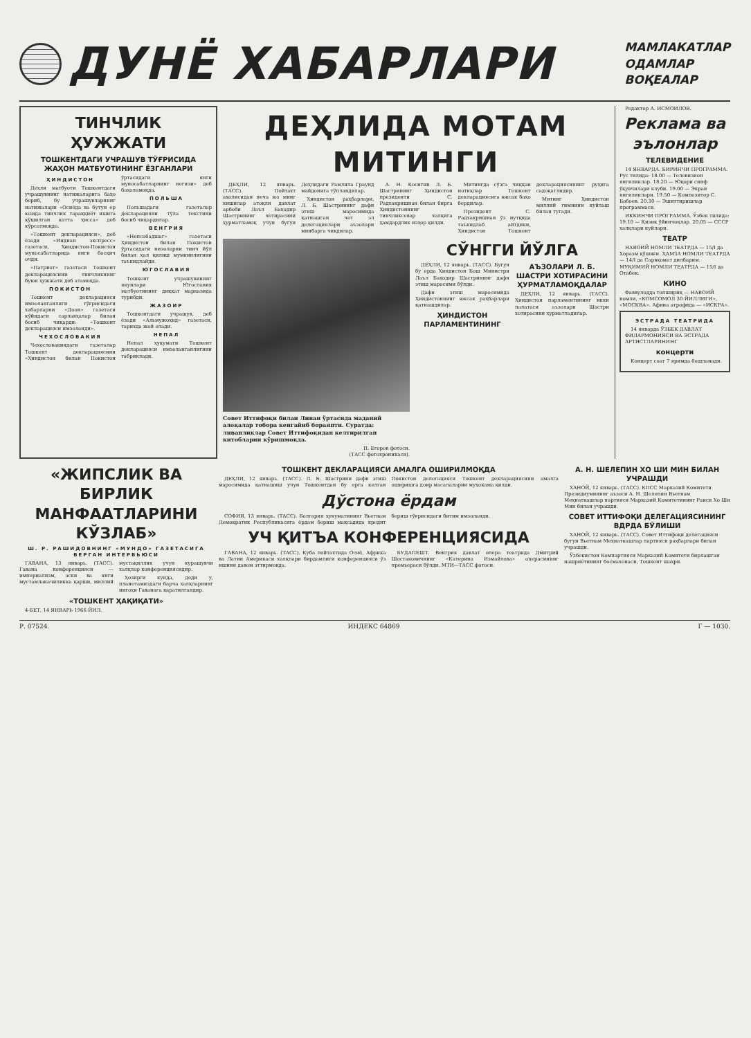ДУНЁ ХАБАРЛАРИ
МАМЛАКАТЛАР
ОДАМЛАР
ВОҚЕАЛАР
ТИНЧЛИК ҲУЖЖАТИ
ТОШКЕНТДАГИ УЧРАШУВ ТЎҒРИСИДА ЖАҲОН МАТБУОТИНИНГ ЁЗГАНЛАРИ
ҲИНДИСТОН
Деҳли матбуоти Тошкентдаги учрашувнинг натижаларига баҳо бериб, бу учрашувларнинг натижалари «Осиёда ва бутун ер юзида тинчлик тараққиёт ишига қўшилган катта ҳисса» деб кўрсатмоқда.
«Тошкент декларацияси», деб ёзади «Индиан экспресс» газетаси, Ҳиндистон-Покистон муносабатларида янги босқич очди.
«Патриот» газетаси Тошкент декларациясини тинчликнинг буюк ҳужжати деб атамоқда.
ПОКИСТОН
Тошкент декларацияси имзоланганлиги тўғрисидаги хабарларни «Доон» газетаси кўйидаги сарлавҳалар билан босиб чиқарди: «Тошкент декларацияси имзоланди».
ЧЕХОСЛОВАКИЯ
Чехословакиядаги газеталар Тошкент декларациясини «Ҳиндистон билан Покистон ўртасидаги янги муносабатларнинг негизи» деб баҳоламоқда.
ПОЛЬША
Польшадаги газеталар декларацияни тўла текстини босиб чиқардилар.
ВЕНГРИЯ
«Непсабадшаг» газетаси Ҳиндистон билан Покистон ўртасидаги низоларни тинч йўл билан ҳал қилиш мумкинлигини таъкидлайди.
ЮГОСЛАВИЯ
Тошкент учрашувининг якунлари Югославия матбуотининг диққат марказида турибди.
ЖАЗОИР
Тошкентдаги учрашув, деб ёзади «Альмужоҳид» газетаси, тарихда жой олади.
НЕПАЛ
Непал ҳукумати Тошкент декларацияси имзоланганлигини табриклади.
ДЕҲЛИДА МОТАМ МИТИНГИ
ДЕҲЛИ, 12 январь. (ТАСС). Пойтахт аҳолисидан неча юз минг кишилар атоқли давлат арбоби Лаъл Баҳодир Шастрининг хотирасини ҳурматламоқ учун бугун Деҳлидаги Рамлила Граунд майдонига тўпландилар.
Ҳиндистон раҳбарлари, Л. Б. Шастрининг дафн этиш маросимида қатнашган чет эл делегациялари аъзолари минбарга чиқдилар.
А. Н. Косигин Л. Б. Шастрининг Ҳиндистон президенти С. Радхакришнан билан бирга Ҳиндистоннинг тинчликсевар халқига ҳамдардлик изҳор қилди.
Митингда сўзга чиққан нотиқлар Тошкент декларациясига юксак баҳо бердилар.
Президент С. Радхакришнан ўз нутқида таъкидлаб айтдики, Ҳиндистон Тошкент декларациясининг руҳига садоқатлидир.
Митинг Ҳиндистон миллий гимнини куйлаш билан тугади.
Совет Иттифоқи билан Ливан ўртасида маданий алоқалар тобора кенгайиб бораяпти. Суратда: ливанликлар Совет Иттифоқидан келтирилган китобларни кўришмоқда.
П. Егоров фотоси.
(ТАСС фотохроникаси).
СЎНГГИ ЙЎЛГА
ДЕҲЛИ, 12 январь. (ТАСС). Бугун бу ерда Ҳиндистон Бош Министри Лаъл Баҳодир Шастрининг дафн этиш маросими бўлди.
Дафн этиш маросимида Ҳиндистоннинг юксак раҳбарлари қатнашдилар.
ҲИНДИСТОН ПАРЛАМЕНТИНИНГ АЪЗОЛАРИ Л. Б. ШАСТРИ ХОТИРАСИНИ ҲУРМАТЛАМОҚДАЛАР
ДЕҲЛИ, 12 январь. (ТАСС). Ҳиндистон парламентининг икки палатаси аъзолари Шастри хотирасини ҳурматладилар.
Редактор А. ИСМОИЛОВ.
Реклама ва эълонлар
ТЕЛЕВИДЕНИЕ
14 ЯНВАРДА. БИРИНЧИ ПРОГРАММА. Рус тилида: 18.00 — Телевизион янгиликлар. 18.20 — Юқори синф ўқувчилари клуби. 19.00 — Экран янгиликлари. 19.50 — Композитор С. Бобоев. 20.30 — Эшиттиришлар программаси.
ИККИНЧИ ПРОГРАММА. Ўзбек тилида: 19.10 — Қизиқ ўйинчоқлар. 20.05 — СССР халқлари куйлари.
ТЕАТР
НАВОИЙ НОМЛИ ТЕАТРДА — 15/I да Хоразм қўшиғи. ҲАМЗА НОМЛИ ТЕАТРДА — 14/I да Сарвқомат дилбарим. МУҚИМИЙ НОМЛИ ТЕАТРДА — 15/I да Отабек.
КИНО
Фаввулодда топшириқ — НАВОИЙ номли, «КОМСОМОЛ 30 ЙИЛЛИГИ», «МОСКВА». Афина атрофида — «ИСКРА».
ЭСТРАДА ТЕАТРИДА
14 январда ЎЗБЕК ДАВЛАТ ФИЛАРМОНИЯСИ ВА ЭСТРАДА АРТИСТЛАРИНИНГ
концерти
Концерт соат 7 яримда бошланади.
«ЖИПСЛИК ВА БИРЛИК МАНФААТЛАРИНИ КЎЗЛАБ»
Ш. Р. РАШИДОВНИНГ «МУНДО» ГАЗЕТАСИГА БЕРГАН ИНТЕРВЬЮСИ
ГАВАНА, 13 январь. (ТАСС). Гавана конференцияси — империализм, эски ва янги мустамлакачиликка қарши, миллий мустақиллик учун курашувчи халқлар конференциясидир.
Ҳозирги кунда, деди у, планетамиздаги барча халқларнинг нигоҳи Гаванага қаратилгандир.
«ТОШКЕНТ ҲАҚИҚАТИ»
4-БЕТ, 14 ЯНВАРЬ 1966 ЙИЛ.
ТОШКЕНТ ДЕКЛАРАЦИЯСИ АМАЛГА ОШИРИЛМОҚДА
ДЕҲЛИ, 12 январь. (ТАСС). Л. Б. Шастрини дафн этиш маросимида қатнашиш учун Тошкентдан бу ерга келган Покистон делегацияси Тошкент декларациясини амалга оширишга доир масалаларни муҳокама қилди.
Дўстона ёрдам
СОФИЯ, 13 январь. (ТАСС). Болгария ҳукуматининг Вьетнам Демократик Республикасига ёрдам бериш мақсадида кредит бериш тўғрисидаги битим имзоланди.
УЧ ҚИТЪА КОНФЕРЕНЦИЯСИДА
ГАВАНА, 12 январь. (ТАСС). Куба пойтахтида Осиё, Африка ва Латин Америкаси халқлари бирдамлиги конференцияси ўз ишини давом эттирмоқда.
БУДАПЕШТ. Венгрия давлат опера театрида Дмитрий Шостаковичнинг «Катерина Измайлова» операсининг премьераси бўлди. МТИ—ТАСС фотоси.
А. Н. ШЕЛЕПИН ХО ШИ МИН БИЛАН УЧРАШДИ
ХАНОЙ, 12 январь. (ТАСС). КПСС Марказий Комитети Президиумининг аъзоси А. Н. Шелепин Вьетнам Меҳнаткашлар партияси Марказий Комитетининг Раиси Хо Ши Мин билан учрашди.
СОВЕТ ИТТИФОҚИ ДЕЛЕГАЦИЯСИНИНГ ВДРДА БЎЛИШИ
ХАНОЙ, 12 январь. (ТАСС). Совет Иттифоқи делегацияси бугун Вьетнам Меҳнаткашлар партияси раҳбарлари билан учрашди.
Ўзбекистон Компартияси Марказий Комитети бирлашган нашриётининг босмахонаси, Тошкент шаҳри.
Р. 07524. ИНДЕКС 64869 Г — 1030.